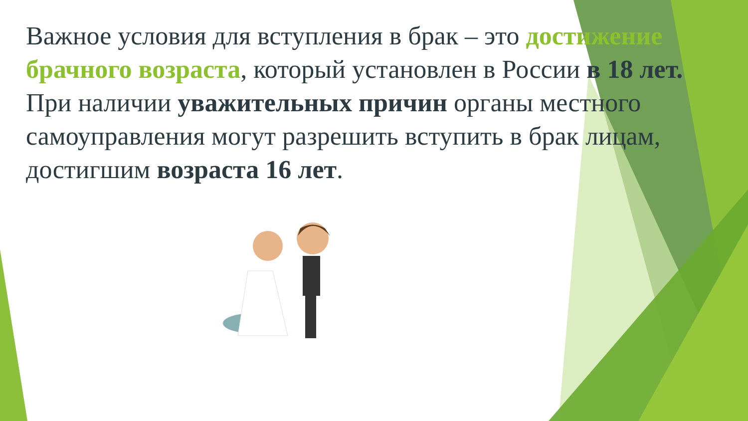Важное условия для вступления в брак – это достижение брачного возраста, который установлен в России в 18 лет.
При наличии уважительных причин органы местного самоуправления могут разрешить вступить в брак лицам, достигшим возраста 16 лет.